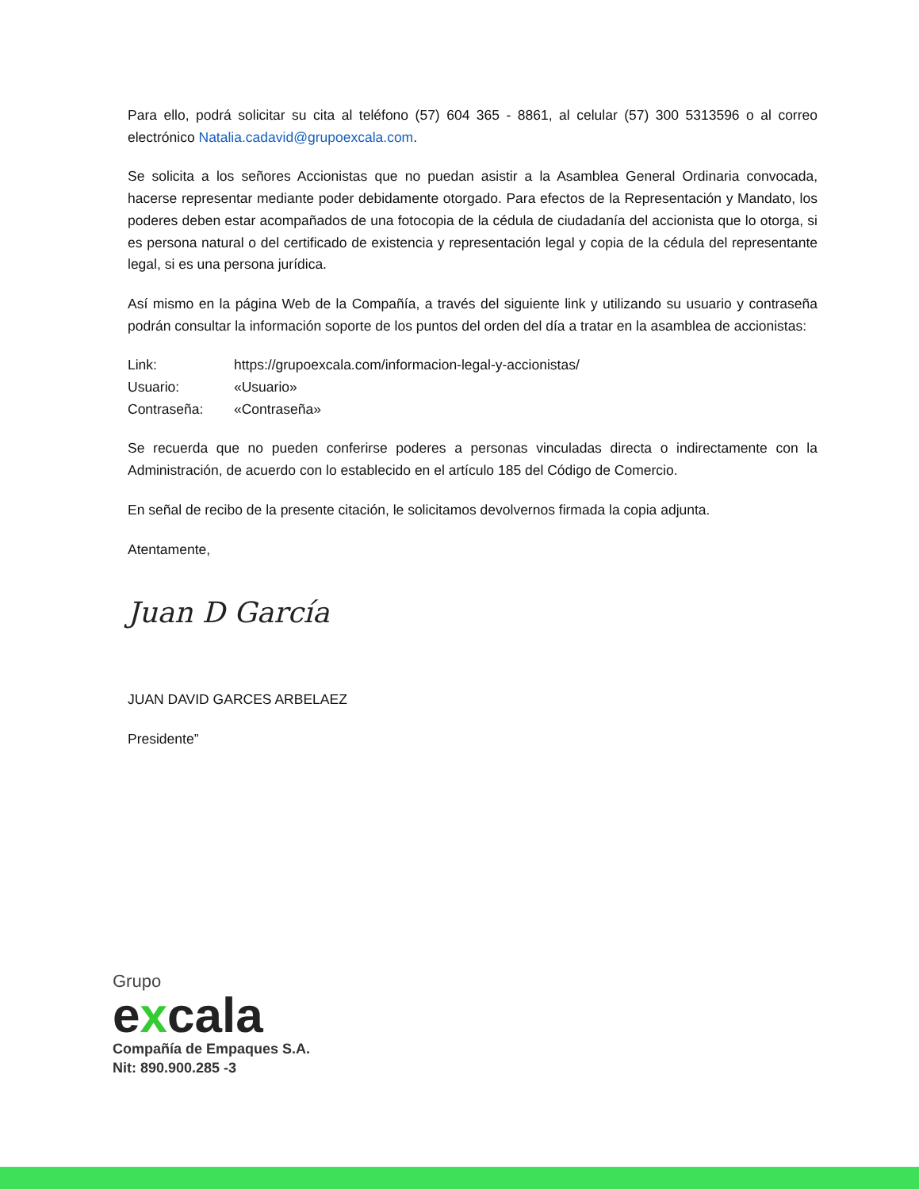Para ello, podrá solicitar su cita al teléfono (57) 604 365 - 8861, al celular (57) 300 5313596 o al correo electrónico Natalia.cadavid@grupoexcala.com.
Se solicita a los señores Accionistas que no puedan asistir a la Asamblea General Ordinaria convocada, hacerse representar mediante poder debidamente otorgado. Para efectos de la Representación y Mandato, los poderes deben estar acompañados de una fotocopia de la cédula de ciudadanía del accionista que lo otorga, si es persona natural o del certificado de existencia y representación legal y copia de la cédula del representante legal, si es una persona jurídica.
Así mismo en la página Web de la Compañía, a través del siguiente link y utilizando su usuario y contraseña podrán consultar la información soporte de los puntos del orden del día a tratar en la asamblea de accionistas:
| Link: | https://grupoexcala.com/informacion-legal-y-accionistas/ |
| Usuario: | «Usuario» |
| Contraseña: | «Contraseña» |
Se recuerda que no pueden conferirse poderes a personas vinculadas directa o indirectamente con la Administración, de acuerdo con lo establecido en el artículo 185 del Código de Comercio.
En señal de recibo de la presente citación, le solicitamos devolvernos firmada la copia adjunta.
Atentamente,
Juan D García
JUAN DAVID GARCES ARBELAEZ
Presidente”
Grupo
excala
Compañía de Empaques S.A.
Nit: 890.900.285 -3